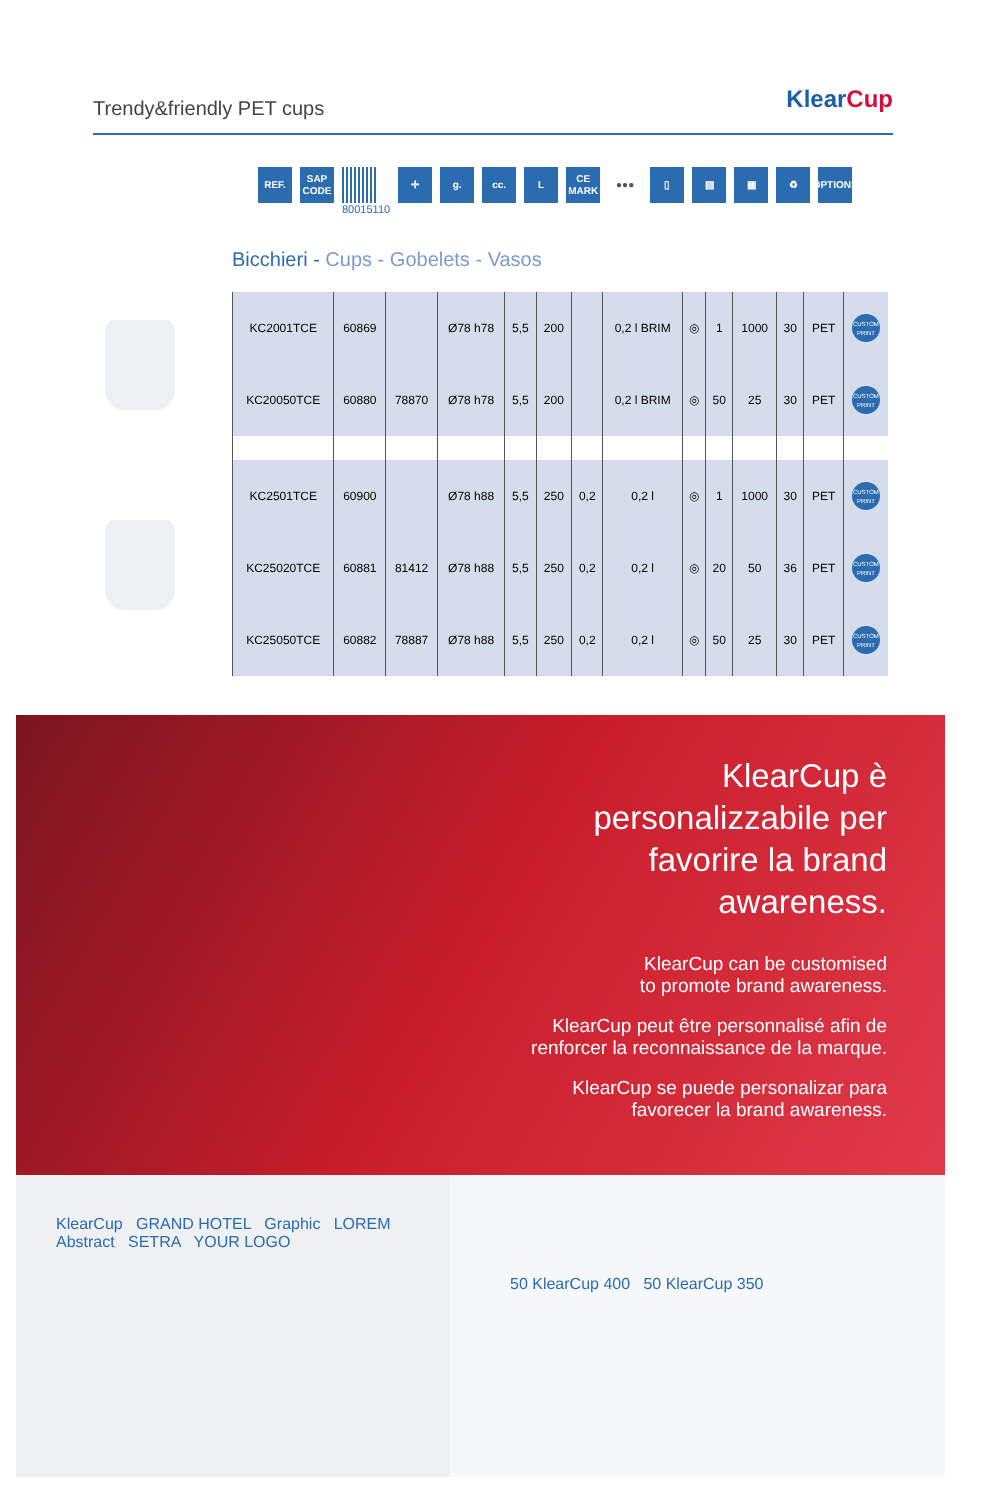Trendy&friendly PET cups
KlearCup
REF. SAP CODE
80015110
✛ g. cc. L CE MARK
●●● ▯ ▧ ▦ ♻ OPTIONS
Bicchieri - Cups - Gobelets - Vasos
| KC2001TCE | 60869 | | Ø78 h78 | 5,5 | 200 | | 0,2 l BRIM | ◎ | 1 | 1000 | 30 | PET | CUSTOM PRINT |
| KC20050TCE | 60880 | 78870 | Ø78 h78 | 5,5 | 200 | | 0,2 l BRIM | ◎ | 50 | 25 | 30 | PET | CUSTOM PRINT |
| KC2501TCE | 60900 | | Ø78 h88 | 5,5 | 250 | 0,2 | 0,2 l | ◎ | 1 | 1000 | 30 | PET | CUSTOM PRINT |
| KC25020TCE | 60881 | 81412 | Ø78 h88 | 5,5 | 250 | 0,2 | 0,2 l | ◎ | 20 | 50 | 36 | PET | CUSTOM PRINT |
| KC25050TCE | 60882 | 78887 | Ø78 h88 | 5,5 | 250 | 0,2 | 0,2 l | ◎ | 50 | 25 | 30 | PET | CUSTOM PRINT |
KlearCup è
personalizzabile per
favorire la brand
awareness.
KlearCup can be customised
to promote brand awareness.
KlearCup peut être personnalisé afin de
renforcer la reconnaissance de la marque.
KlearCup se puede personalizar para
favorecer la brand awareness.
KlearCup GRAND HOTEL Graphic LOREM Abstract SETRA YOUR LOGO
50 KlearCup 400 50 KlearCup 350